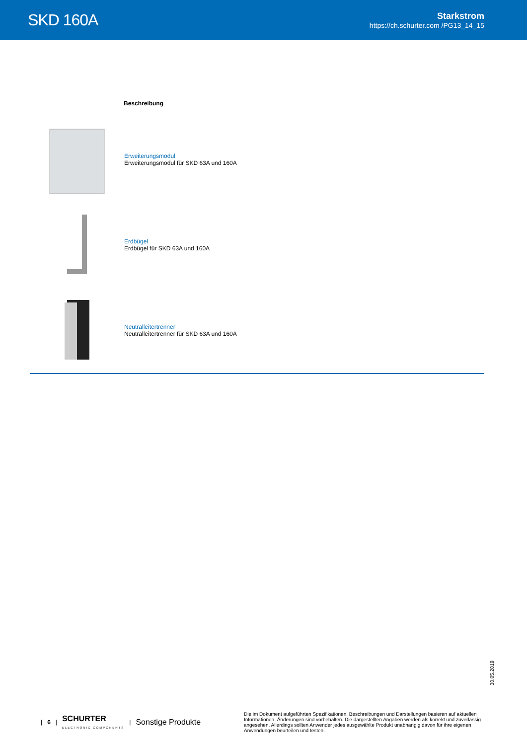SKD 160A
Starkstrom
https://ch.schurter.com /PG13_14_15
| | Beschreibung |
| --- | --- |
| | Erweiterungsmodul Erweiterungsmodul für SKD 63A und 160A |
| | Erdbügel Erdbügel für SKD 63A und 160A |
| | Neutralleitertrenner Neutralleitertrenner für SKD 63A und 160A |
30.05.2019
| 6 | SCHURTER
ELECTRONIC COMPONENTS | Sonstige Produkte
Die im Dokument aufgeführten Spezifikationen, Beschreibungen und Darstellungen basieren auf aktuellen Informationen. Änderungen sind vorbehalten. Die dargestellten Angaben werden als korrekt und zuverlässig angesehen. Allerdings sollten Anwender jedes ausgewählte Produkt unabhängig davon für ihre eigenen Anwendungen beurteilen und testen.